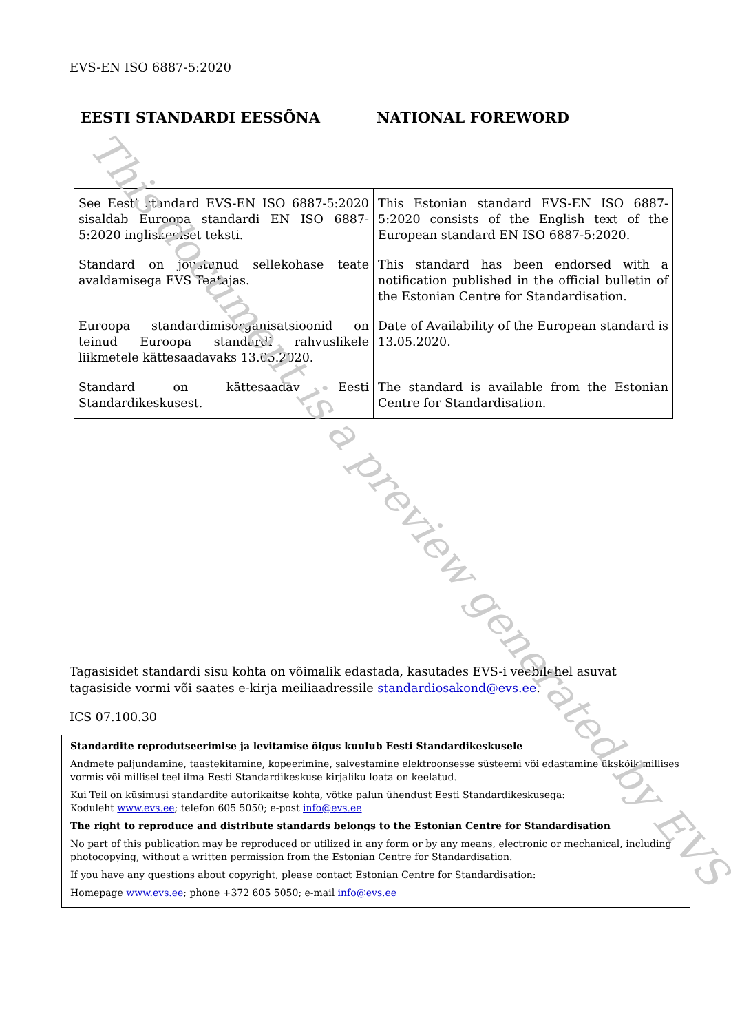EVS-EN ISO 6887-5:2020
EESTI STANDARDI EESSÕNA NATIONAL FOREWORD
| See Eesti standard EVS-EN ISO 6887-5:2020 sisaldab Euroopa standardi EN ISO 6887-5:2020 ingliskeelset teksti. | This Estonian standard EVS-EN ISO 6887-5:2020 consists of the English text of the European standard EN ISO 6887-5:2020. |
| Standard on jõustunud sellekohase teate avaldamisega EVS Teatajas. | This standard has been endorsed with a notification published in the official bulletin of the Estonian Centre for Standardisation. |
| Euroopa standardimisorganisatsioonid on teinud Euroopa standardi rahvuslikele liikmetele kättesaadavaks 13.05.2020. | Date of Availability of the European standard is 13.05.2020. |
| Standard on kättesaadav Eesti Standardikeskusest. | The standard is available from the Estonian Centre for Standardisation. |
Tagasisidet standardi sisu kohta on võimalik edastada, kasutades EVS-i veebilehel asuvat tagasiside vormi või saates e-kirja meiliaadressile standardiosakond@evs.ee.
ICS 07.100.30
Standardite reprodutseerimise ja levitamise õigus kuulub Eesti Standardikeskusele
Andmete paljundamine, taastekitamine, kopeerimine, salvestamine elektroonsesse süsteemi või edastamine ükskõik millises vormis või millisel teel ilma Eesti Standardikeskuse kirjaliku loata on keelatud.
Kui Teil on küsimusi standardite autorikaitse kohta, võtke palun ühendust Eesti Standardikeskusega:
Koduleht www.evs.ee; telefon 605 5050; e-post info@evs.ee
The right to reproduce and distribute standards belongs to the Estonian Centre for Standardisation
No part of this publication may be reproduced or utilized in any form or by any means, electronic or mechanical, including photocopying, without a written permission from the Estonian Centre for Standardisation.
If you have any questions about copyright, please contact Estonian Centre for Standardisation:
Homepage www.evs.ee; phone +372 605 5050; e-mail info@evs.ee
This document is a preview generated by EVS